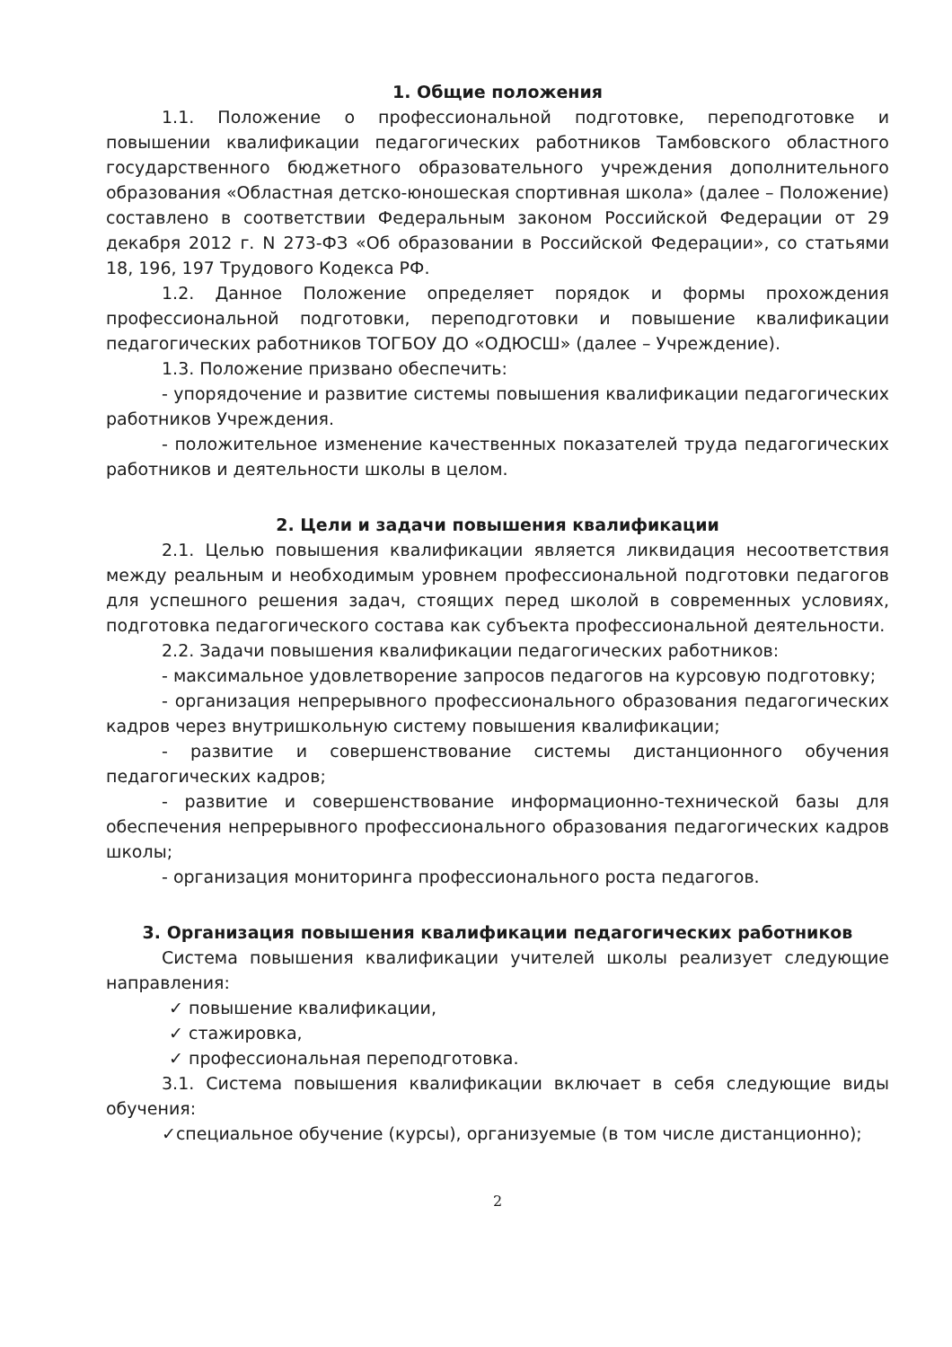1. Общие положения
1.1. Положение о профессиональной подготовке, переподготовке и повышении квалификации педагогических работников Тамбовского областного государственного бюджетного образовательного учреждения дополнительного образования «Областная детско-юношеская спортивная школа» (далее – Положение) составлено в соответствии Федеральным законом Российской Федерации от 29 декабря 2012 г. N 273-ФЗ «Об образовании в Российской Федерации», со статьями 18, 196, 197 Трудового Кодекса РФ.
1.2. Данное Положение определяет порядок и формы прохождения профессиональной подготовки, переподготовки и повышение квалификации педагогических работников ТОГБОУ ДО «ОДЮСШ» (далее – Учреждение).
1.3. Положение призвано обеспечить:
- упорядочение и развитие системы повышения квалификации педагогических работников Учреждения.
- положительное изменение качественных показателей труда педагогических работников и деятельности школы в целом.
2. Цели и задачи повышения квалификации
2.1. Целью повышения квалификации является ликвидация несоответствия между реальным и необходимым уровнем профессиональной подготовки педагогов для успешного решения задач, стоящих перед школой в современных условиях, подготовка педагогического состава как субъекта профессиональной деятельности.
2.2. Задачи повышения квалификации педагогических работников:
- максимальное удовлетворение запросов педагогов на курсовую подготовку;
- организация непрерывного профессионального образования педагогических кадров через внутришкольную систему повышения квалификации;
- развитие и совершенствование системы дистанционного обучения педагогических кадров;
- развитие и совершенствование информационно-технической базы для обеспечения непрерывного профессионального образования педагогических кадров школы;
- организация мониторинга профессионального роста педагогов.
3. Организация повышения квалификации педагогических работников
Система повышения квалификации учителей школы реализует следующие направления:
✓ повышение квалификации,
✓ стажировка,
✓ профессиональная переподготовка.
3.1. Система повышения квалификации включает в себя следующие виды обучения:
✓специальное обучение (курсы), организуемые (в том числе дистанционно);
2